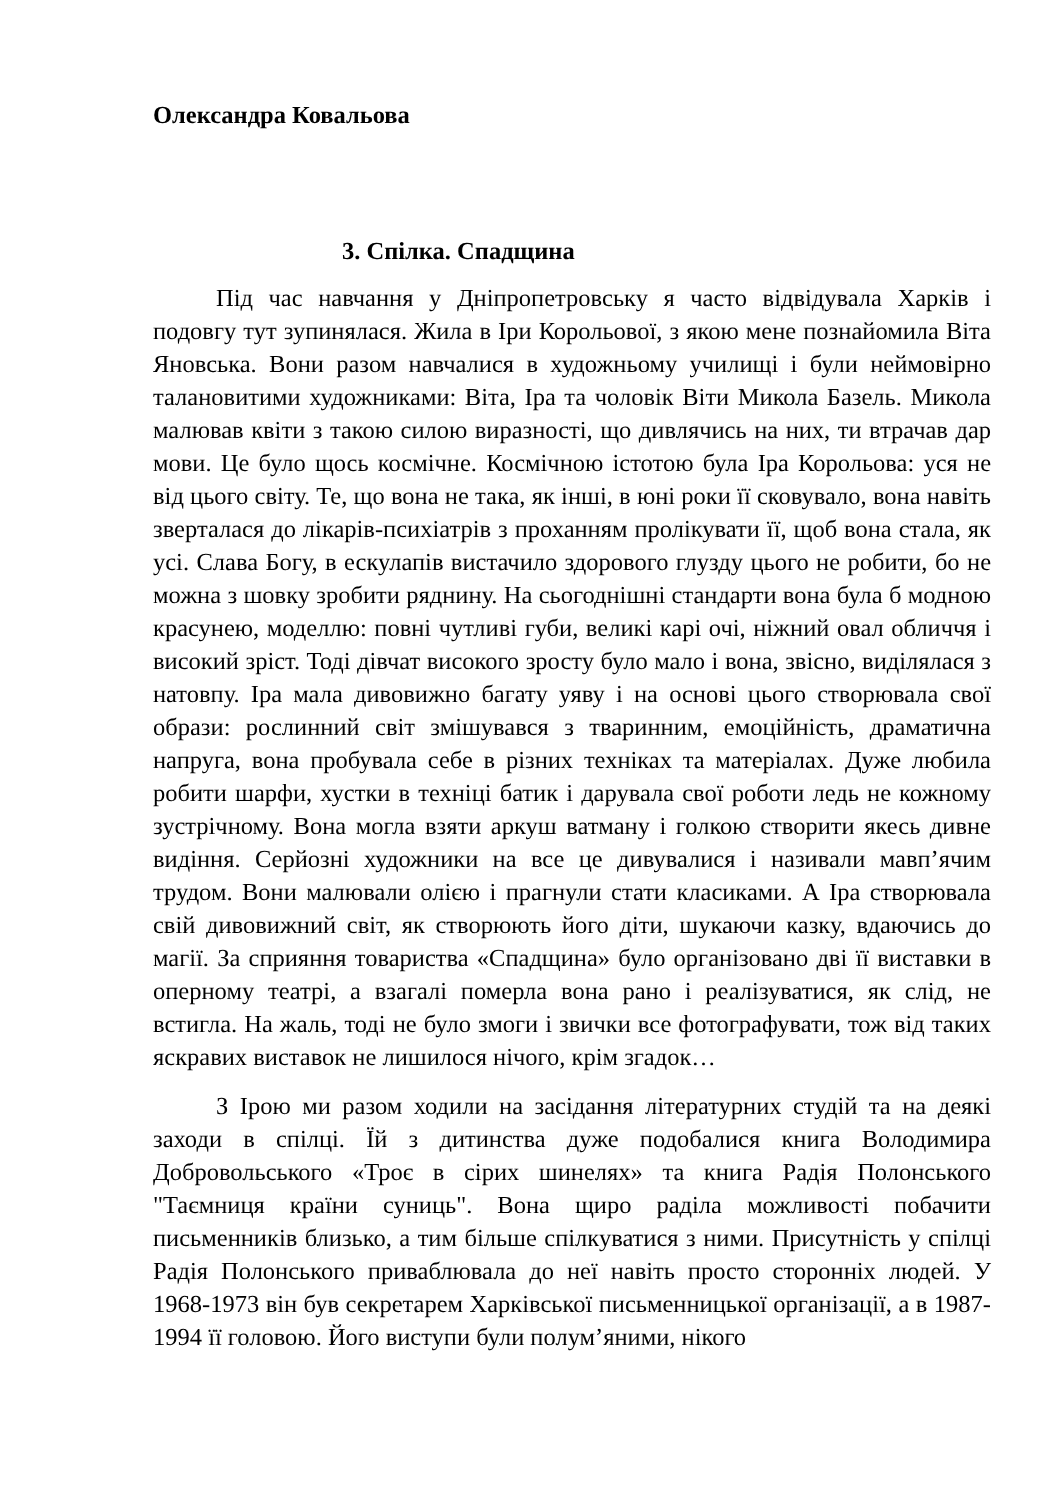Олександра Ковальова
3. Спілка. Спадщина
Під час навчання у Дніпропетровську я часто відвідувала Харків і подовгу тут зупинялася. Жила в Іри Корольової, з якою мене познайомила Віта Яновська. Вони разом навчалися в художньому училищі і були неймовірно талановитими художниками: Віта, Іра та чоловік Віти Микола Базель. Микола малював квіти з такою силою виразності, що дивлячись на них, ти втрачав дар мови. Це було щось космічне. Космічною істотою була Іра Корольова: уся не від цього світу. Те, що вона не така, як інші, в юні роки її сковувало, вона навіть зверталася до лікарів-психіатрів з проханням пролікувати її, щоб вона стала, як усі. Слава Богу, в ескулапів вистачило здорового глузду цього не робити, бо не можна з шовку зробити ряднину. На сьогоднішні стандарти вона була б модною красунею, моделлю: повні чутливі губи, великі карі очі, ніжний овал обличчя і високий зріст. Тоді дівчат високого зросту було мало і вона, звісно, виділялася з натовпу. Іра мала дивовижно багату уяву і на основі цього створювала свої образи: рослинний світ змішувався з тваринним, емоційність, драматична напруга, вона пробувала себе в різних техніках та матеріалах. Дуже любила робити шарфи, хустки в техніці батик і дарувала свої роботи ледь не кожному зустрічному. Вона могла взяти аркуш ватману і голкою створити якесь дивне видіння. Серйозні художники на все це дивувалися і називали мавп’ячим трудом. Вони малювали олією і прагнули стати класиками. А Іра створювала свій дивовижний світ, як створюють його діти, шукаючи казку, вдаючись до магії. За сприяння товариства «Спадщина» було організовано дві її виставки в оперному театрі, а взагалі померла вона рано і реалізуватися, як слід, не встигла. На жаль, тоді не було змоги і звички все фотографувати, тож від таких яскравих виставок не лишилося нічого, крім згадок…
З Ірою ми разом ходили на засідання літературних студій та на деякі заходи в спілці. Їй з дитинства дуже подобалися книга Володимира Добровольського «Троє в сірих шинелях» та книга Радія Полонського "Таємниця країни суниць". Вона щиро раділа можливості побачити письменників близько, а тим більше спілкуватися з ними. Присутність у спілці Радія Полонського приваблювала до неї навіть просто сторонніх людей. У 1968-1973 він був секретарем Харківської письменницької організації, а в 1987-1994 її головою. Його виступи були полум’яними, нікого